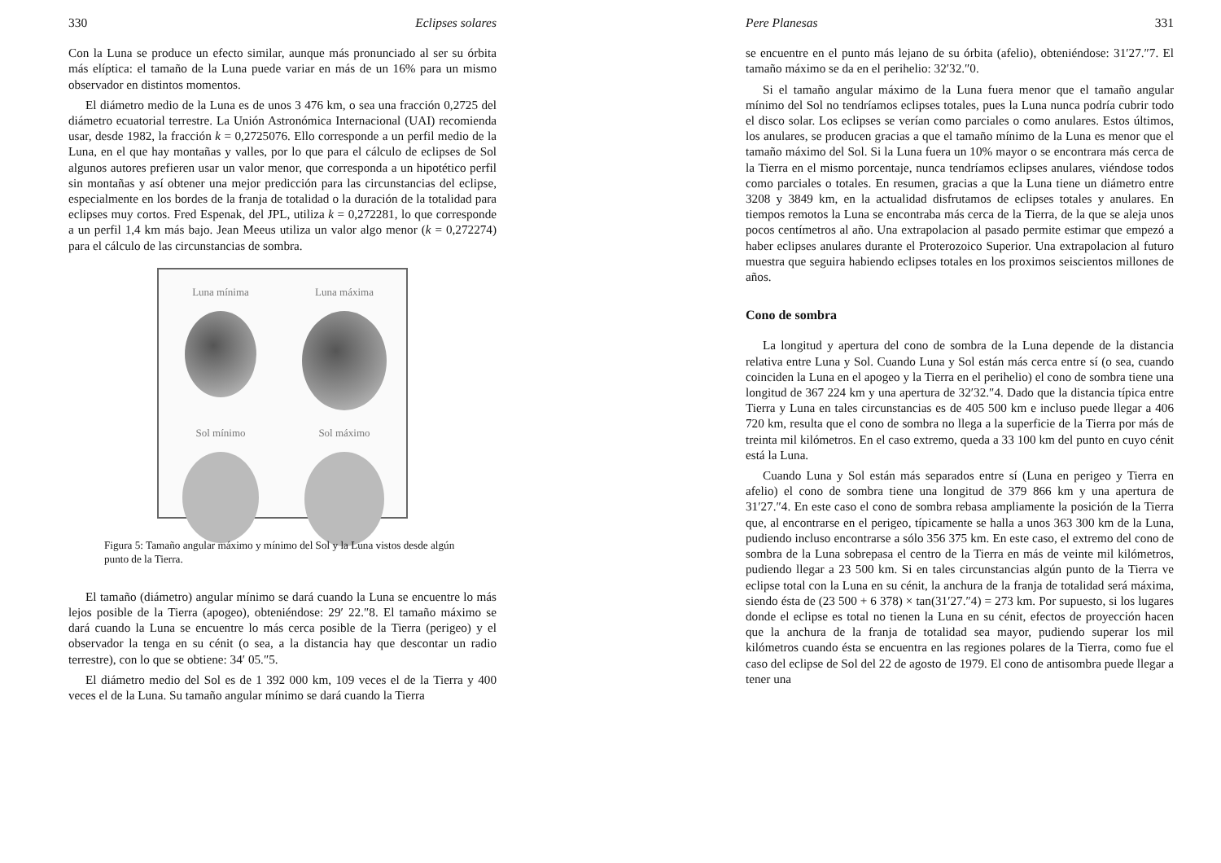330 Eclipses solares
Con la Luna se produce un efecto similar, aunque más pronunciado al ser su órbita más elíptica: el tamaño de la Luna puede variar en más de un 16% para un mismo observador en distintos momentos.
El diámetro medio de la Luna es de unos 3 476 km, o sea una fracción 0,2725 del diámetro ecuatorial terrestre. La Unión Astronómica Internacional (UAI) recomienda usar, desde 1982, la fracción k = 0,2725076. Ello corresponde a un perfil medio de la Luna, en el que hay montañas y valles, por lo que para el cálculo de eclipses de Sol algunos autores prefieren usar un valor menor, que corresponda a un hipotético perfil sin montañas y así obtener una mejor predicción para las circunstancias del eclipse, especialmente en los bordes de la franja de totalidad o la duración de la totalidad para eclipses muy cortos. Fred Espenak, del JPL, utiliza k = 0,272281, lo que corresponde a un perfil 1,4 km más bajo. Jean Meeus utiliza un valor algo menor (k = 0,272274) para el cálculo de las circunstancias de sombra.
Luna mínima
Luna máxima
Sol mínimo
Sol máximo
Figura 5: Tamaño angular máximo y mínimo del Sol y la Luna vistos desde algún punto de la Tierra.
El tamaño (diámetro) angular mínimo se dará cuando la Luna se encuentre lo más lejos posible de la Tierra (apogeo), obteniéndose: 29′ 22.″8. El tamaño máximo se dará cuando la Luna se encuentre lo más cerca posible de la Tierra (perigeo) y el observador la tenga en su cénit (o sea, a la distancia hay que descontar un radio terrestre), con lo que se obtiene: 34′ 05.″5.
El diámetro medio del Sol es de 1 392 000 km, 109 veces el de la Tierra y 400 veces el de la Luna. Su tamaño angular mínimo se dará cuando la Tierra
Pere Planesas 331
se encuentre en el punto más lejano de su órbita (afelio), obteniéndose: 31′27.″7. El tamaño máximo se da en el perihelio: 32′32.″0.
Si el tamaño angular máximo de la Luna fuera menor que el tamaño angular mínimo del Sol no tendríamos eclipses totales, pues la Luna nunca podría cubrir todo el disco solar. Los eclipses se verían como parciales o como anulares. Estos últimos, los anulares, se producen gracias a que el tamaño mínimo de la Luna es menor que el tamaño máximo del Sol. Si la Luna fuera un 10% mayor o se encontrara más cerca de la Tierra en el mismo porcentaje, nunca tendríamos eclipses anulares, viéndose todos como parciales o totales. En resumen, gracias a que la Luna tiene un diámetro entre 3208 y 3849 km, en la actualidad disfrutamos de eclipses totales y anulares. En tiempos remotos la Luna se encontraba más cerca de la Tierra, de la que se aleja unos pocos centímetros al año. Una extrapolacion al pasado permite estimar que empezó a haber eclipses anulares durante el Proterozoico Superior. Una extrapolacion al futuro muestra que seguira habiendo eclipses totales en los proximos seiscientos millones de años.
Cono de sombra
La longitud y apertura del cono de sombra de la Luna depende de la distancia relativa entre Luna y Sol. Cuando Luna y Sol están más cerca entre sí (o sea, cuando coinciden la Luna en el apogeo y la Tierra en el perihelio) el cono de sombra tiene una longitud de 367 224 km y una apertura de 32′32.″4. Dado que la distancia típica entre Tierra y Luna en tales circunstancias es de 405 500 km e incluso puede llegar a 406 720 km, resulta que el cono de sombra no llega a la superficie de la Tierra por más de treinta mil kilómetros. En el caso extremo, queda a 33 100 km del punto en cuyo cénit está la Luna.
Cuando Luna y Sol están más separados entre sí (Luna en perigeo y Tierra en afelio) el cono de sombra tiene una longitud de 379 866 km y una apertura de 31′27.″4. En este caso el cono de sombra rebasa ampliamente la posición de la Tierra que, al encontrarse en el perigeo, típicamente se halla a unos 363 300 km de la Luna, pudiendo incluso encontrarse a sólo 356 375 km. En este caso, el extremo del cono de sombra de la Luna sobrepasa el centro de la Tierra en más de veinte mil kilómetros, pudiendo llegar a 23 500 km. Si en tales circunstancias algún punto de la Tierra ve eclipse total con la Luna en su cénit, la anchura de la franja de totalidad será máxima, siendo ésta de (23 500 + 6 378) × tan(31′27.″4) = 273 km. Por supuesto, si los lugares donde el eclipse es total no tienen la Luna en su cénit, efectos de proyección hacen que la anchura de la franja de totalidad sea mayor, pudiendo superar los mil kilómetros cuando ésta se encuentra en las regiones polares de la Tierra, como fue el caso del eclipse de Sol del 22 de agosto de 1979. El cono de antisombra puede llegar a tener una